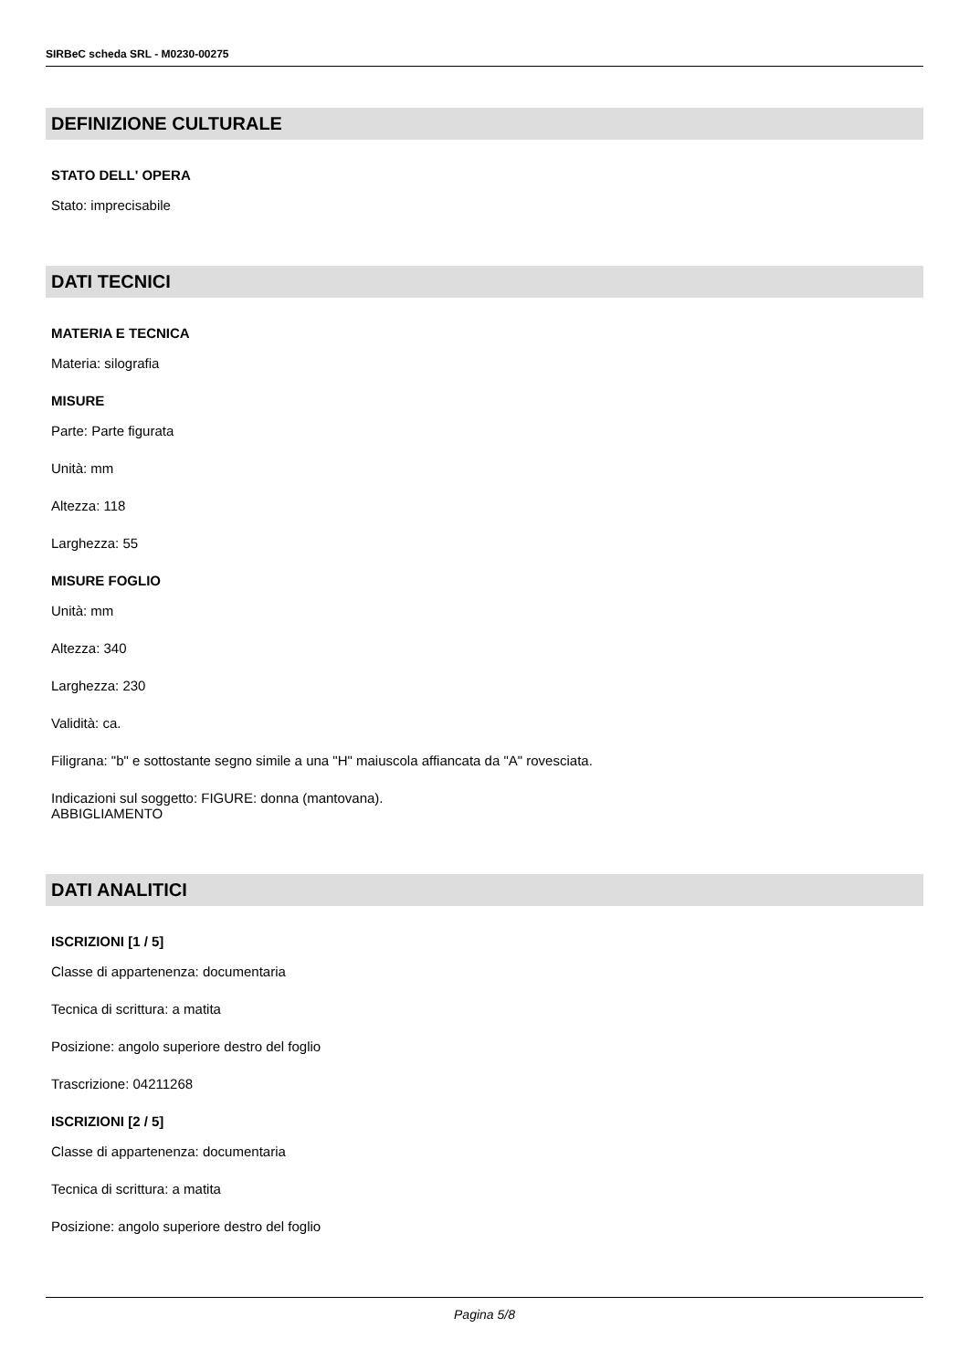SIRBeC scheda SRL - M0230-00275
DEFINIZIONE CULTURALE
STATO DELL' OPERA
Stato: imprecisabile
DATI TECNICI
MATERIA E TECNICA
Materia: silografia
MISURE
Parte: Parte figurata
Unità: mm
Altezza: 118
Larghezza: 55
MISURE FOGLIO
Unità: mm
Altezza: 340
Larghezza: 230
Validità: ca.
Filigrana: "b" e sottostante segno simile a una "H" maiuscola affiancata da "A" rovesciata.
Indicazioni sul soggetto: FIGURE: donna (mantovana).
ABBIGLIAMENTO
DATI ANALITICI
ISCRIZIONI [1 / 5]
Classe di appartenenza: documentaria
Tecnica di scrittura: a matita
Posizione: angolo superiore destro del foglio
Trascrizione: 04211268
ISCRIZIONI [2 / 5]
Classe di appartenenza: documentaria
Tecnica di scrittura: a matita
Posizione: angolo superiore destro del foglio
Pagina 5/8